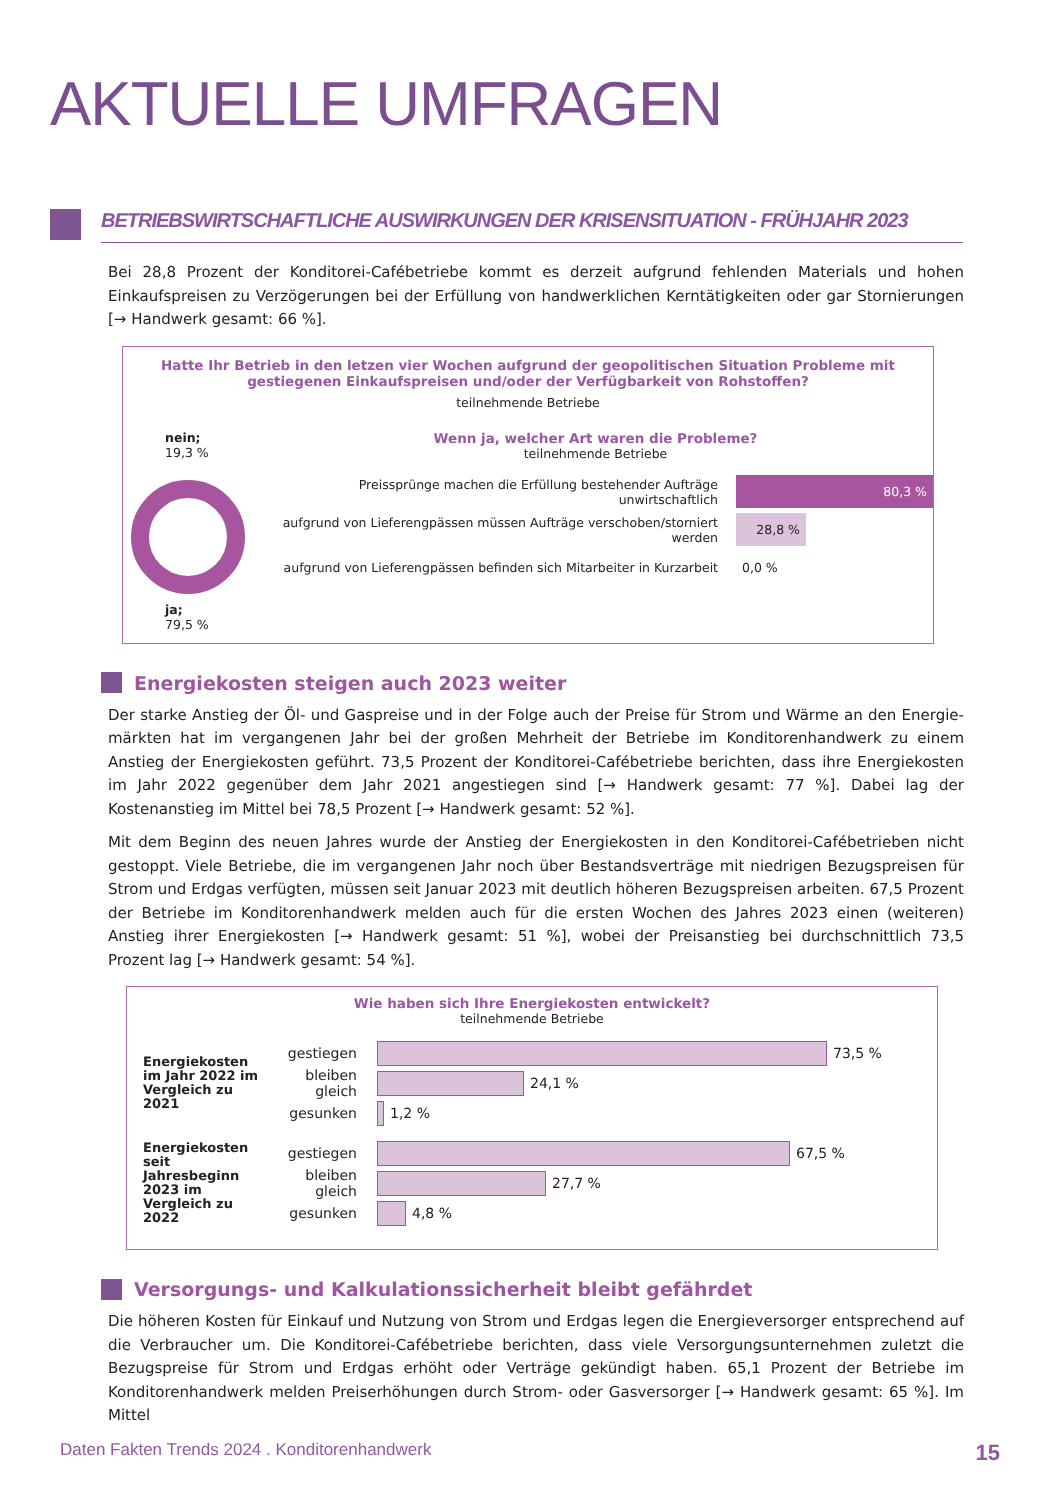AKTUELLE UMFRAGEN
BETRIEBSWIRTSCHAFTLICHE AUSWIRKUNGEN DER KRISENSITUATION - FRÜHJAHR 2023
Bei 28,8 Prozent der Konditorei-Cafébetriebe kommt es derzeit aufgrund fehlenden Materials und hohen Einkaufs­preisen zu Verzögerungen bei der Erfüllung von handwerklichen Kerntätigkeiten oder gar Stornierungen [→ Hand­werk gesamt: 66 %].
Hatte Ihr Betrieb in den letzen vier Wochen aufgrund der geopolitischen Situation Probleme mit
gestiegenen Einkaufspreisen und/oder der Verfügbarkeit von Rohstoffen?
teilnehmende Betriebe
nein;
19,3 %
ja;
79,5 %
Wenn ja, welcher Art waren die Probleme?
teilnehmende Betriebe
Preissprünge machen die Erfüllung bestehender Aufträge unwirtschaftlich
80,3 %
aufgrund von Lieferengpässen müssen Aufträge verschoben/storniert werden
28,8 %
aufgrund von Lieferengpässen befinden sich Mitarbeiter in Kurzarbeit
0,0 %
Energiekosten steigen auch 2023 weiter
Der starke Anstieg der Öl- und Gaspreise und in der Folge auch der Preise für Strom und Wärme an den Energie­märkten hat im vergangenen Jahr bei der großen Mehrheit der Betriebe im Konditorenhandwerk zu einem Anstieg der Energiekosten geführt. 73,5 Prozent der Konditorei-Cafébetriebe berichten, dass ihre Energiekosten im Jahr 2022 gegenüber dem Jahr 2021 angestiegen sind [→ Handwerk gesamt: 77 %]. Dabei lag der Kostenanstieg im Mittel bei 78,5 Prozent [→ Handwerk gesamt: 52 %].
Mit dem Beginn des neuen Jahres wurde der Anstieg der Energiekosten in den Konditorei-Cafébetrieben nicht gestoppt. Viele Betriebe, die im vergangenen Jahr noch über Bestandsverträge mit niedrigen Bezugspreisen für Strom und Erdgas verfügten, müssen seit Januar 2023 mit deutlich höheren Bezugspreisen arbeiten. 67,5 Prozent der Betriebe im Konditorenhandwerk melden auch für die ersten Wochen des Jahres 2023 einen (weiteren) Anstieg ihrer Energiekosten [→ Handwerk gesamt: 51 %], wobei der Preisanstieg bei durchschnittlich 73,5 Prozent lag [→ Hand­werk gesamt: 54 %].
Wie haben sich Ihre Energiekosten entwickelt?
teilnehmende Betriebe
Energiekosten im Jahr 2022 im Vergleich zu 2021
gestiegen
73,5 %
bleiben gleich
24,1 %
gesunken
1,2 %
Energiekosten seit Jahresbeginn 2023 im Vergleich zu 2022
gestiegen
67,5 %
bleiben gleich
27,7 %
gesunken
4,8 %
Versorgungs- und Kalkulationssicherheit bleibt gefährdet
Die höheren Kosten für Einkauf und Nutzung von Strom und Erdgas legen die Energieversorger entsprechend auf die Verbraucher um. Die Konditorei-Cafébetriebe berichten, dass viele Versorgungsunternehmen zuletzt die Bezugspreise für Strom und Erdgas erhöht oder Verträge gekündigt haben. 65,1 Prozent der Betriebe im Konditoren­handwerk melden Preiserhöhungen durch Strom- oder Gasversorger [→ Handwerk gesamt: 65 %]. Im Mittel
Daten Fakten Trends 2024 . Konditorenhandwerk 15